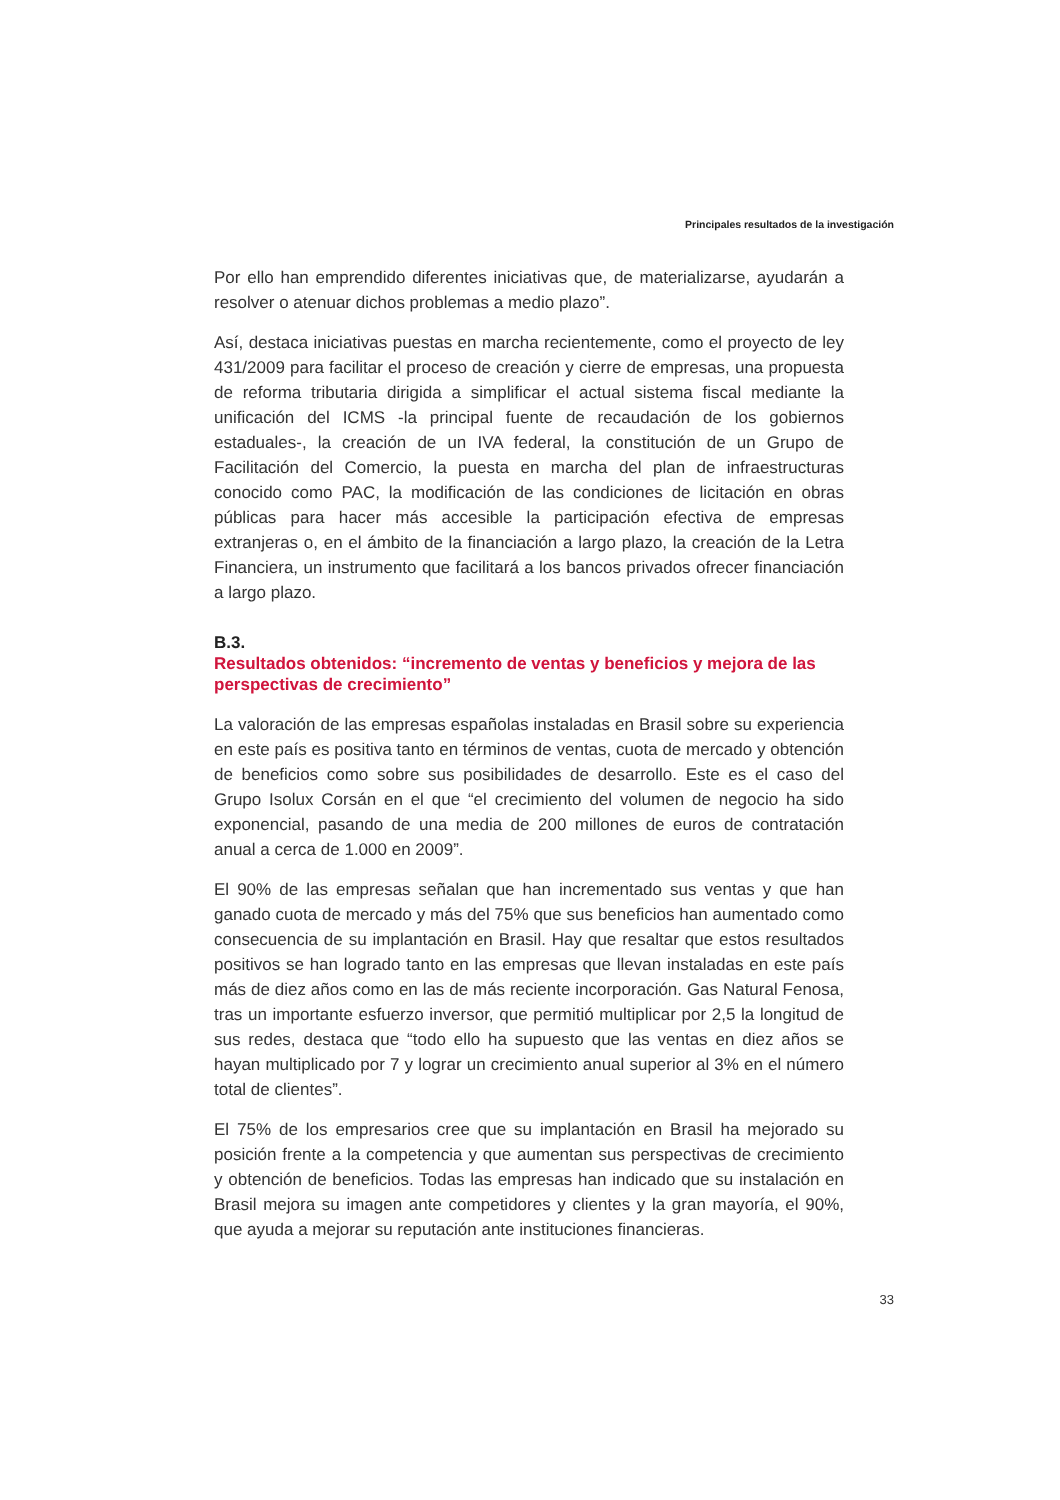Principales resultados de la investigación
Por ello han emprendido diferentes iniciativas que, de materializarse, ayudarán a resolver o atenuar dichos problemas a medio plazo”.
Así, destaca iniciativas puestas en marcha recientemente, como el proyecto de ley 431/2009 para facilitar el proceso de creación y cierre de empresas, una propuesta de reforma tributaria dirigida a simplificar el actual sistema fiscal mediante la unificación del ICMS -la principal fuente de recaudación de los gobiernos estaduales-, la creación de un IVA federal, la constitución de un Grupo de Facilitación del Comercio, la puesta en marcha del plan de infraestructuras conocido como PAC, la modificación de las condiciones de licitación en obras públicas para hacer más accesible la participación efectiva de empresas extranjeras o, en el ámbito de la financiación a largo plazo, la creación de la Letra Financiera, un instrumento que facilitará a los bancos privados ofrecer financiación a largo plazo.
B.3.
Resultados obtenidos: “incremento de ventas y beneficios y mejora de las perspectivas de crecimiento”
La valoración de las empresas españolas instaladas en Brasil sobre su experiencia en este país es positiva tanto en términos de ventas, cuota de mercado y obtención de beneficios como sobre sus posibilidades de desarrollo. Este es el caso del Grupo Isolux Corsán en el que “el crecimiento del volumen de negocio ha sido exponencial, pasando de una media de 200 millones de euros de contratación anual a cerca de 1.000 en 2009”.
El 90% de las empresas señalan que han incrementado sus ventas y que han ganado cuota de mercado y más del 75% que sus beneficios han aumentado como consecuencia de su implantación en Brasil. Hay que resaltar que estos resultados positivos se han logrado tanto en las empresas que llevan instaladas en este país más de diez años como en las de más reciente incorporación. Gas Natural Fenosa, tras un importante esfuerzo inversor, que permitió multiplicar por 2,5 la longitud de sus redes, destaca que “todo ello ha supuesto que las ventas en diez años se hayan multiplicado por 7 y lograr un crecimiento anual superior al 3% en el número total de clientes”.
El 75% de los empresarios cree que su implantación en Brasil ha mejorado su posición frente a la competencia y que aumentan sus perspectivas de crecimiento y obtención de beneficios. Todas las empresas han indicado que su instalación en Brasil mejora su imagen ante competidores y clientes y la gran mayoría, el 90%, que ayuda a mejorar su reputación ante instituciones financieras.
33